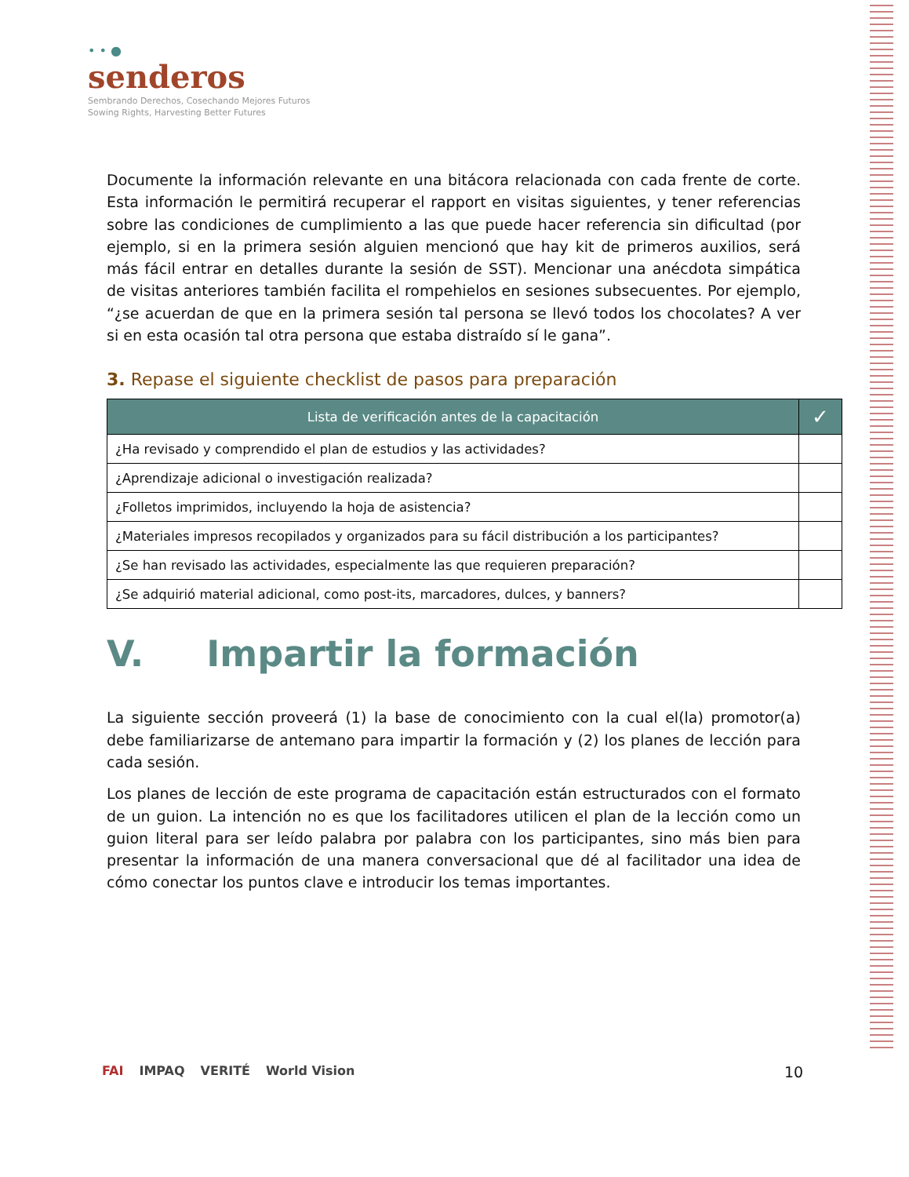• • ●
senderos
Sembrando Derechos, Cosechando Mejores Futuros
Sowing Rights, Harvesting Better Futures
Documente la información relevante en una bitácora relacionada con cada frente de corte. Esta información le permitirá recuperar el rapport en visitas siguientes, y tener referencias sobre las condiciones de cumplimiento a las que puede hacer referencia sin dificultad (por ejemplo, si en la primera sesión alguien mencionó que hay kit de primeros auxilios, será más fácil entrar en detalles durante la sesión de SST). Mencionar una anécdota simpática de visitas anteriores también facilita el rompehielos en sesiones subsecuentes. Por ejemplo, “¿se acuerdan de que en la primera sesión tal persona se llevó todos los chocolates? A ver si en esta ocasión tal otra persona que estaba distraído sí le gana”.
3. Repase el siguiente checklist de pasos para preparación
| Lista de verificación antes de la capacitación | ✓ |
| --- | --- |
| ¿Ha revisado y comprendido el plan de estudios y las actividades? | |
| ¿Aprendizaje adicional o investigación realizada? | |
| ¿Folletos imprimidos, incluyendo la hoja de asistencia? | |
| ¿Materiales impresos recopilados y organizados para su fácil distribución a los participantes? | |
| ¿Se han revisado las actividades, especialmente las que requieren preparación? | |
| ¿Se adquirió material adicional, como post-its, marcadores, dulces, y banners? | |
V. Impartir la formación
La siguiente sección proveerá (1) la base de conocimiento con la cual el(la) promotor(a) debe familiarizarse de antemano para impartir la formación y (2) los planes de lección para cada sesión.
Los planes de lección de este programa de capacitación están estructurados con el formato de un guion. La intención no es que los facilitadores utilicen el plan de la lección como un guion literal para ser leído palabra por palabra con los participantes, sino más bien para presentar la información de una manera conversacional que dé al facilitador una idea de cómo conectar los puntos clave e introducir los temas importantes.
FAI IMPAQ VERITÉ World Vision 10